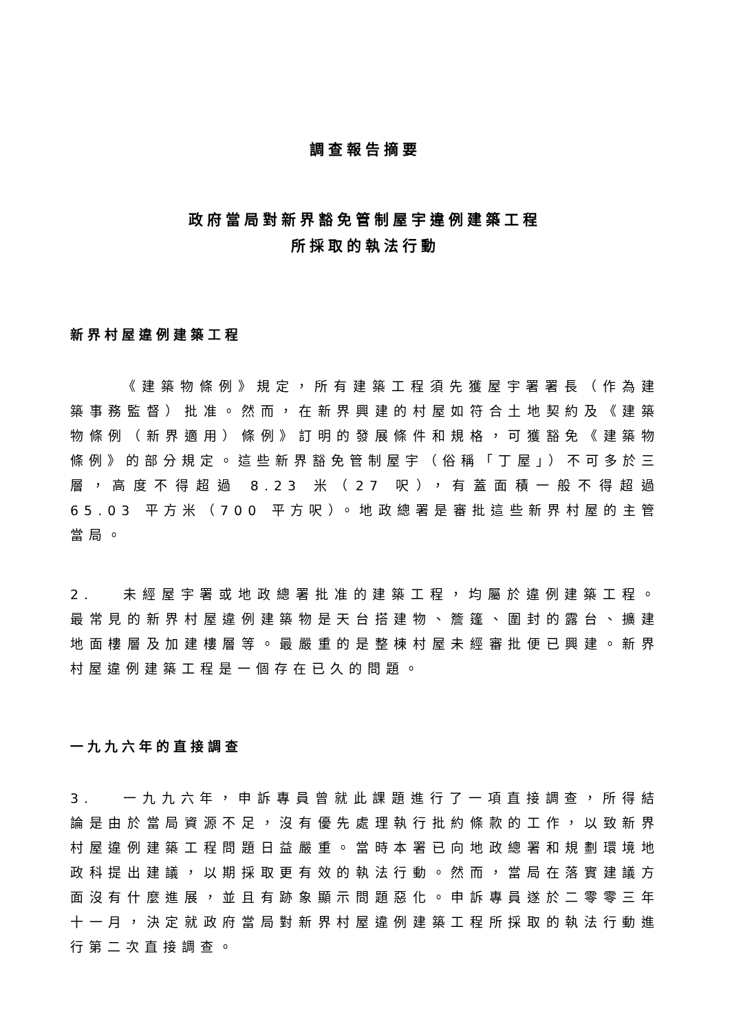調查報告摘要
政府當局對新界豁免管制屋宇違例建築工程
所採取的執法行動
新界村屋違例建築工程
《建築物條例》規定，所有建築工程須先獲屋宇署署長（作為建築事務監督）批准。然而，在新界興建的村屋如符合土地契約及《建築物條例（新界適用）條例》訂明的發展條件和規格，可獲豁免《建築物條例》的部分規定。這些新界豁免管制屋宇（俗稱「丁屋」）不可多於三層，高度不得超過 8.23 米（27 呎），有蓋面積一般不得超過 65.03 平方米（700 平方呎）。地政總署是審批這些新界村屋的主管當局。
2. 未經屋宇署或地政總署批准的建築工程，均屬於違例建築工程。最常見的新界村屋違例建築物是天台搭建物、簷篷、圍封的露台、擴建地面樓層及加建樓層等。最嚴重的是整棟村屋未經審批便已興建。新界村屋違例建築工程是一個存在已久的問題。
一九九六年的直接調查
3. 一九九六年，申訴專員曾就此課題進行了一項直接調查，所得結論是由於當局資源不足，沒有優先處理執行批約條款的工作，以致新界村屋違例建築工程問題日益嚴重。當時本署已向地政總署和規劃環境地政科提出建議，以期採取更有效的執法行動。然而，當局在落實建議方面沒有什麼進展，並且有跡象顯示問題惡化。申訴專員遂於二零零三年十一月，決定就政府當局對新界村屋違例建築工程所採取的執法行動進行第二次直接調查。